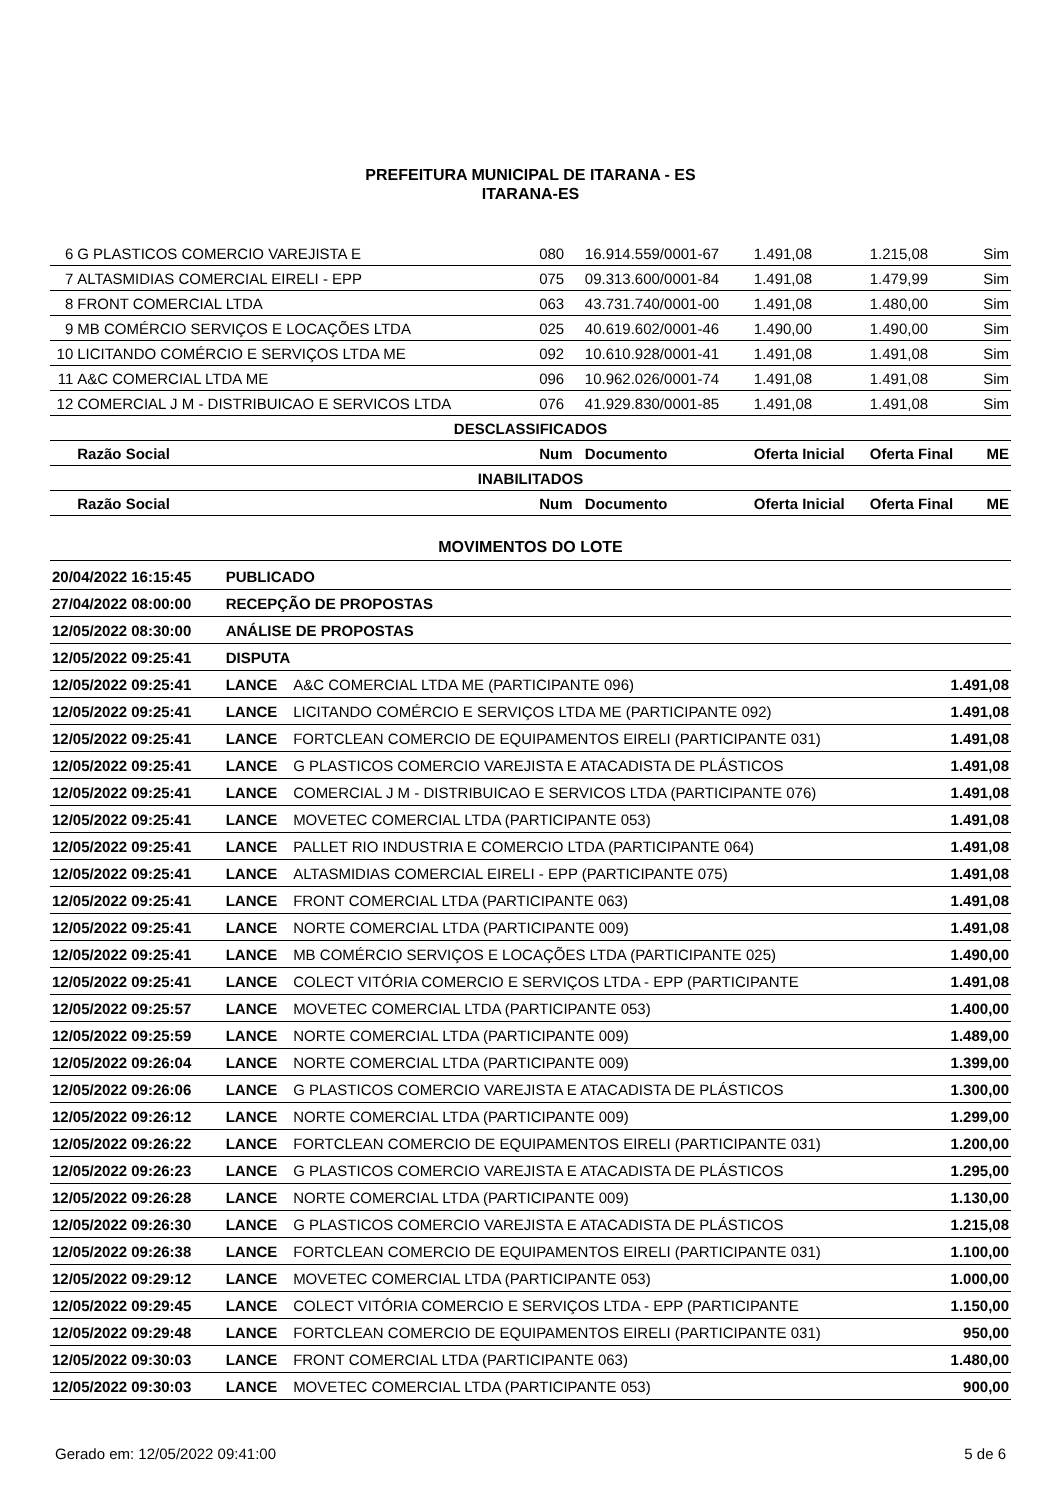PREFEITURA MUNICIPAL DE ITARANA - ES
ITARANA-ES
| 6 | G PLASTICOS COMERCIO VAREJISTA E | 080 | 16.914.559/0001-67 | 1.491,08 | 1.215,08 | Sim |
| 7 | ALTASMIDIAS COMERCIAL EIRELI - EPP | 075 | 09.313.600/0001-84 | 1.491,08 | 1.479,99 | Sim |
| 8 | FRONT COMERCIAL LTDA | 063 | 43.731.740/0001-00 | 1.491,08 | 1.480,00 | Sim |
| 9 | MB COMÉRCIO SERVIÇOS E LOCAÇÕES LTDA | 025 | 40.619.602/0001-46 | 1.490,00 | 1.490,00 | Sim |
| 10 | LICITANDO COMÉRCIO E SERVIÇOS LTDA ME | 092 | 10.610.928/0001-41 | 1.491,08 | 1.491,08 | Sim |
| 11 | A&C COMERCIAL LTDA ME | 096 | 10.962.026/0001-74 | 1.491,08 | 1.491,08 | Sim |
| 12 | COMERCIAL J M - DISTRIBUICAO E SERVICOS LTDA | 076 | 41.929.830/0001-85 | 1.491,08 | 1.491,08 | Sim |
| DESCLASSIFICADOS | | | | | | |
| | Razão Social | Num | Documento | Oferta Inicial | Oferta Final | ME |
| INABILITADOS | | | | | | |
| | Razão Social | Num | Documento | Oferta Inicial | Oferta Final | ME |
MOVIMENTOS DO LOTE
| 20/04/2022 16:15:45 | PUBLICADO | | |
| 27/04/2022 08:00:00 | RECEPÇÃO DE PROPOSTAS | | |
| 12/05/2022 08:30:00 | ANÁLISE DE PROPOSTAS | | |
| 12/05/2022 09:25:41 | DISPUTA | | |
| 12/05/2022 09:25:41 | LANCE | A&C COMERCIAL LTDA ME (PARTICIPANTE 096) | 1.491,08 |
| 12/05/2022 09:25:41 | LANCE | LICITANDO COMÉRCIO E SERVIÇOS LTDA ME (PARTICIPANTE 092) | 1.491,08 |
| 12/05/2022 09:25:41 | LANCE | FORTCLEAN COMERCIO DE EQUIPAMENTOS EIRELI (PARTICIPANTE 031) | 1.491,08 |
| 12/05/2022 09:25:41 | LANCE | G PLASTICOS COMERCIO VAREJISTA E ATACADISTA DE PLÁSTICOS | 1.491,08 |
| 12/05/2022 09:25:41 | LANCE | COMERCIAL J M - DISTRIBUICAO E SERVICOS LTDA (PARTICIPANTE 076) | 1.491,08 |
| 12/05/2022 09:25:41 | LANCE | MOVETEC COMERCIAL LTDA (PARTICIPANTE 053) | 1.491,08 |
| 12/05/2022 09:25:41 | LANCE | PALLET RIO INDUSTRIA E COMERCIO LTDA (PARTICIPANTE 064) | 1.491,08 |
| 12/05/2022 09:25:41 | LANCE | ALTASMIDIAS COMERCIAL EIRELI - EPP (PARTICIPANTE 075) | 1.491,08 |
| 12/05/2022 09:25:41 | LANCE | FRONT COMERCIAL LTDA (PARTICIPANTE 063) | 1.491,08 |
| 12/05/2022 09:25:41 | LANCE | NORTE COMERCIAL LTDA (PARTICIPANTE 009) | 1.491,08 |
| 12/05/2022 09:25:41 | LANCE | MB COMÉRCIO SERVIÇOS E LOCAÇÕES LTDA (PARTICIPANTE 025) | 1.490,00 |
| 12/05/2022 09:25:41 | LANCE | COLECT VITÓRIA COMERCIO E SERVIÇOS LTDA - EPP (PARTICIPANTE | 1.491,08 |
| 12/05/2022 09:25:57 | LANCE | MOVETEC COMERCIAL LTDA (PARTICIPANTE 053) | 1.400,00 |
| 12/05/2022 09:25:59 | LANCE | NORTE COMERCIAL LTDA (PARTICIPANTE 009) | 1.489,00 |
| 12/05/2022 09:26:04 | LANCE | NORTE COMERCIAL LTDA (PARTICIPANTE 009) | 1.399,00 |
| 12/05/2022 09:26:06 | LANCE | G PLASTICOS COMERCIO VAREJISTA E ATACADISTA DE PLÁSTICOS | 1.300,00 |
| 12/05/2022 09:26:12 | LANCE | NORTE COMERCIAL LTDA (PARTICIPANTE 009) | 1.299,00 |
| 12/05/2022 09:26:22 | LANCE | FORTCLEAN COMERCIO DE EQUIPAMENTOS EIRELI (PARTICIPANTE 031) | 1.200,00 |
| 12/05/2022 09:26:23 | LANCE | G PLASTICOS COMERCIO VAREJISTA E ATACADISTA DE PLÁSTICOS | 1.295,00 |
| 12/05/2022 09:26:28 | LANCE | NORTE COMERCIAL LTDA (PARTICIPANTE 009) | 1.130,00 |
| 12/05/2022 09:26:30 | LANCE | G PLASTICOS COMERCIO VAREJISTA E ATACADISTA DE PLÁSTICOS | 1.215,08 |
| 12/05/2022 09:26:38 | LANCE | FORTCLEAN COMERCIO DE EQUIPAMENTOS EIRELI (PARTICIPANTE 031) | 1.100,00 |
| 12/05/2022 09:29:12 | LANCE | MOVETEC COMERCIAL LTDA (PARTICIPANTE 053) | 1.000,00 |
| 12/05/2022 09:29:45 | LANCE | COLECT VITÓRIA COMERCIO E SERVIÇOS LTDA - EPP (PARTICIPANTE | 1.150,00 |
| 12/05/2022 09:29:48 | LANCE | FORTCLEAN COMERCIO DE EQUIPAMENTOS EIRELI (PARTICIPANTE 031) | 950,00 |
| 12/05/2022 09:30:03 | LANCE | FRONT COMERCIAL LTDA (PARTICIPANTE 063) | 1.480,00 |
| 12/05/2022 09:30:03 | LANCE | MOVETEC COMERCIAL LTDA (PARTICIPANTE 053) | 900,00 |
Gerado em: 12/05/2022 09:41:00 5 de 6